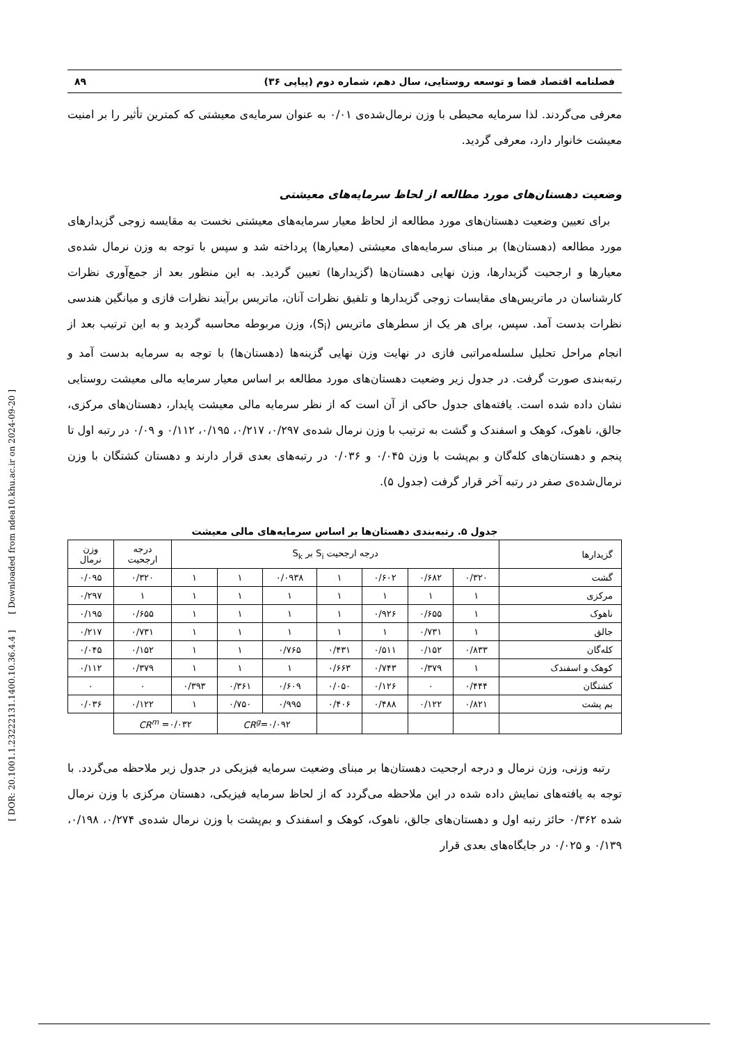[ DOR: 20.1001.1.23222131.1400.10.36.4.4 ] [ Downloaded from ndea10.khu.ac.ir on 2024-09-20 ]
فصلنامه اقتصاد فضا و توسعه روستایی، سال دهم، شماره دوم (پیاپی ۳۶) ۸۹
معرفی می‌گردند. لذا سرمایه محیطی با وزن نرمال‌شده‌ی ۰/۰۱ به عنوان سرمایه‌ی معیشتی که کمترین تأثیر را بر امنیت معیشت خانوار دارد، معرفی گردید.
وضعیت دهستان‌های مورد مطالعه از لحاظ سرمایه‌های معیشتی
برای تعیین وضعیت دهستان‌های مورد مطالعه از لحاظ معیار سرمایه‌های معیشتی نخست به مقایسه زوجی گزیدارهای مورد مطالعه (دهستان‌ها) بر مبنای سرمایه‌های معیشتی (معیارها) پرداخته شد و سپس با توجه به وزن نرمال شده‌ی معیارها و ارجحیت گزیدارها، وزن نهایی دهستان‌ها (گزیدارها) تعیین گردید. به این منظور بعد از جمع‌آوری نظرات کارشناسان در ماتریس‌های مقایسات زوجی گزیدارها و تلفیق نظرات آنان، ماتریس برآیند نظرات فازی و میانگین هندسی نظرات بدست آمد. سپس، برای هر یک از سطرهای ماتریس (S<sub>i</sub>)، وزن مربوطه محاسبه گردید و به این ترتیب بعد از انجام مراحل تحلیل سلسله‌مراتبی فازی در نهایت وزن نهایی گزینه‌ها (دهستان‌ها) با توجه به سرمایه بدست آمد و رتبه‌بندی صورت گرفت. در جدول زیر وضعیت دهستان‌های مورد مطالعه بر اساس معیار سرمایه مالی معیشت روستایی نشان داده شده است. یافته‌های جدول حاکی از آن است که از نظر سرمایه مالی معیشت پایدار، دهستان‌های مرکزی، جالق، ناهوک، کوهک و اسفندک و گشت به ترتیب با وزن نرمال شده‌ی ۰/۲۹۷، ۰/۲۱۷، ۰/۱۹۵، ۰/۱۱۲ و ۰/۰۹ در رتبه اول تا پنجم و دهستان‌های کله‌گان و بم‌پشت با وزن ۰/۰۴۵ و ۰/۰۳۶ در رتبه‌های بعدی قرار دارند و دهستان کشتگان با وزن نرمال‌شده‌ی صفر در رتبه آخر قرار گرفت (جدول ۵).
جدول ۵. رتبه‌بندی دهستان‌ها بر اساس سرمایه‌های مالی معیشت
| گزیدارها | درجه ارجحیت S<sub>i</sub> بر S<sub>k</sub> | | | | | | | درجه ارجحیت | وزن نرمال |
| گشت | ۰/۳۲۰ | ۰/۶۸۲ | ۰/۶۰۲ | ۱ | ۰/۰۹۳۸ | ۱ | ۱ | ۰/۳۲۰ | ۰/۰۹۵ |
| مرکزی | ۱ | ۱ | ۱ | ۱ | ۱ | ۱ | ۱ | ۱ | ۰/۲۹۷ |
| ناهوک | ۱ | ۰/۶۵۵ | ۰/۹۲۶ | ۱ | ۱ | ۱ | ۱ | ۰/۶۵۵ | ۰/۱۹۵ |
| جالق | ۱ | ۰/۷۳۱ | ۱ | ۱ | ۱ | ۱ | ۱ | ۰/۷۳۱ | ۰/۲۱۷ |
| کله‌گان | ۰/۸۳۳ | ۰/۱۵۲ | ۰/۵۱۱ | ۰/۴۳۱ | ۰/۷۶۵ | ۱ | ۱ | ۰/۱۵۲ | ۰/۰۴۵ |
| کوهک و اسفندک | ۱ | ۰/۳۷۹ | ۰/۷۴۳ | ۰/۶۶۳ | ۱ | ۱ | ۱ | ۰/۳۷۹ | ۰/۱۱۲ |
| کشتگان | ۰/۴۴۴ | ۰ | ۰/۱۲۶ | ۰/۰۵۰ | ۰/۶۰۹ | ۰/۳۶۱ | ۰/۳۹۳ | ۰ | ۰ |
| بم پشت | ۰/۸۲۱ | ۰/۱۲۲ | ۰/۴۸۸ | ۰/۴۰۶ | ۰/۹۹۵ | ۰/۷۵۰ | ۱ | ۰/۱۲۲ | ۰/۰۳۶ |
| | | | | | CR<sup>g</sup> =۰/۰۹۲ | | CR<sup>m</sup> =۰/۰۳۲ | | |
رتبه وزنی، وزن نرمال و درجه ارجحیت دهستان‌ها بر مبنای وضعیت سرمایه فیزیکی در جدول زیر ملاحظه می‌گردد. با توجه به یافته‌های نمایش داده شده در این ملاحظه می‌گردد که از لحاظ سرمایه فیزیکی، دهستان مرکزی با وزن نرمال شده ۰/۳۶۲ حائز رتبه اول و دهستان‌های جالق، ناهوک، کوهک و اسفندک و بم‌پشت با وزن نرمال شده‌ی ۰/۲۷۴، ۰/۱۹۸، ۰/۱۳۹ و ۰/۰۲۵ در جایگاه‌های بعدی قرار